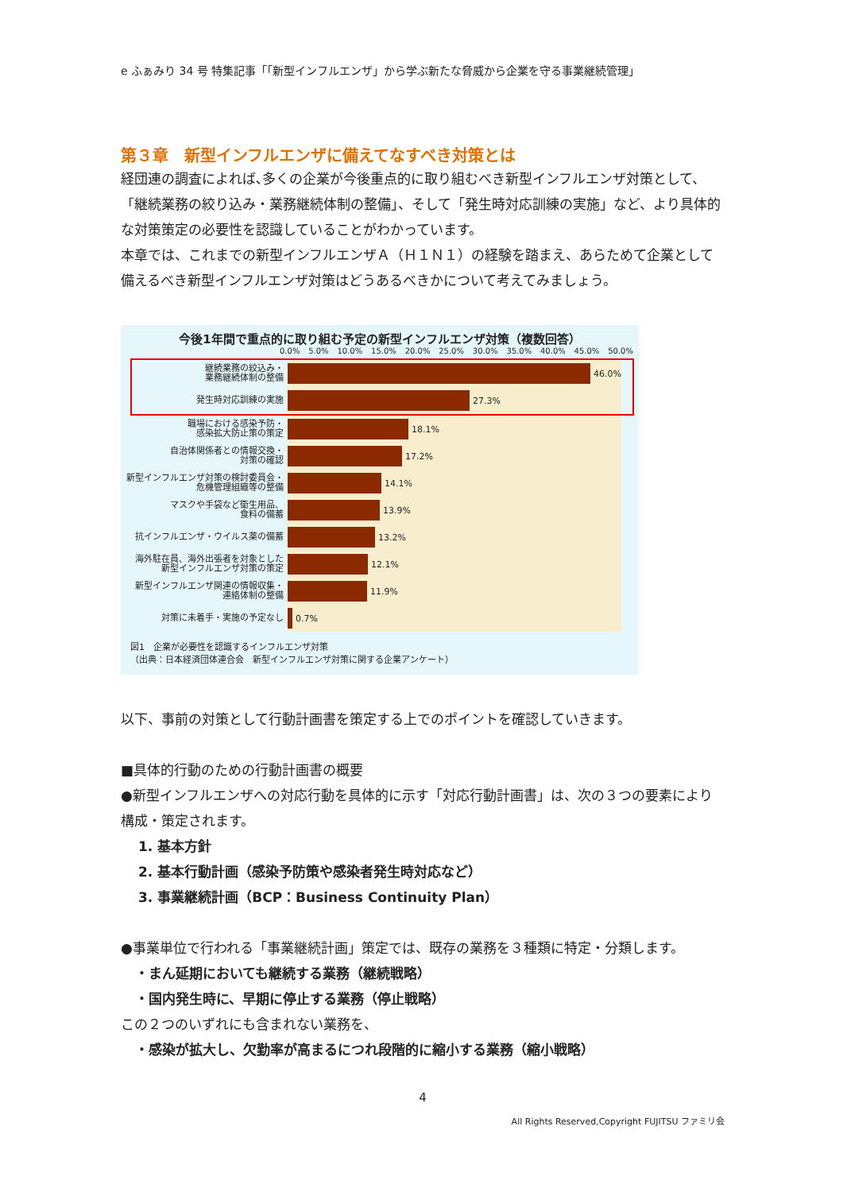e ふぁみり 34 号 特集記事「「新型インフルエンザ」から学ぶ新たな脅威から企業を守る事業継続管理」
第３章　新型インフルエンザに備えてなすべき対策とは
経団連の調査によれば､多くの企業が今後重点的に取り組むべき新型インフルエンザ対策として、「継続業務の絞り込み・業務継続体制の整備」、そして「発生時対応訓練の実施」など、より具体的な対策策定の必要性を認識していることがわかっています。
本章では、これまでの新型インフルエンザＡ（Ｈ１Ｎ１）の経験を踏まえ、あらためて企業として備えるべき新型インフルエンザ対策はどうあるべきかについて考えてみましょう。
今後1年間で重点的に取り組む予定の新型インフルエンザ対策（複数回答）
0.0% 5.0% 10.0% 15.0% 20.0% 25.0% 30.0% 35.0% 40.0% 45.0% 50.0%
継続業務の絞込み・
業務継続体制の整備
46.0%
発生時対応訓練の実施
27.3%
職場における感染予防・
感染拡大防止策の策定
18.1%
自治体関係者との情報交換・
対策の確認
17.2%
新型インフルエンザ対策の検討委員会・
危機管理組織等の整備
14.1%
マスクや手袋など衛生用品、
食料の備蓄
13.9%
抗インフルエンザ・ウイルス薬の備蓄
13.2%
海外駐在員、海外出張者を対象とした
新型インフルエンザ対策の策定
12.1%
新型インフルエンザ関連の情報収集・
連絡体制の整備
11.9%
対策に未着手・実施の予定なし
0.7%
図1　企業が必要性を認識するインフルエンザ対策
（出典：日本経済団体連合会　新型インフルエンザ対策に関する企業アンケート）
以下、事前の対策として行動計画書を策定する上でのポイントを確認していきます。
■具体的行動のための行動計画書の概要
●新型インフルエンザへの対応行動を具体的に示す「対応行動計画書」は、次の３つの要素により構成・策定されます。
1. 基本方針
2. 基本行動計画（感染予防策や感染者発生時対応など）
3. 事業継続計画（BCP：Business Continuity Plan）
●事業単位で行われる「事業継続計画」策定では、既存の業務を３種類に特定・分類します。
・まん延期においても継続する業務（継続戦略）
・国内発生時に、早期に停止する業務（停止戦略）
この２つのいずれにも含まれない業務を、
・感染が拡大し、欠勤率が高まるにつれ段階的に縮小する業務（縮小戦略）
4
All Rights Reserved,Copyright FUJITSU ファミリ会